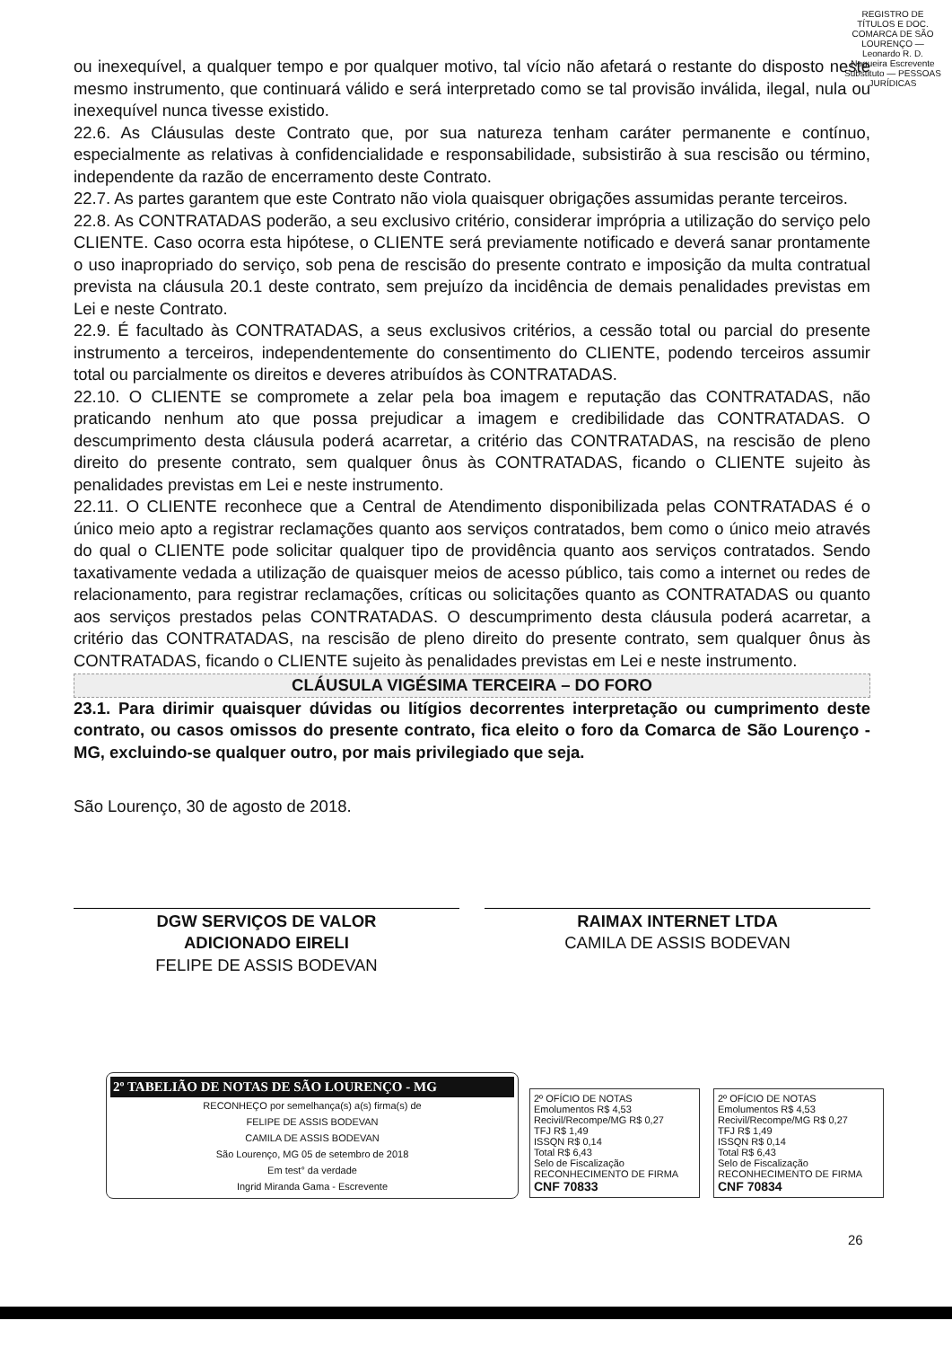REGISTRO DE TÍTULOS E DOC. COMARCA DE SÃO LOURENÇO — Leonardo R. D. Nogueira Escrevente Substituto — PESSOAS JURÍDICAS
ou inexequível, a qualquer tempo e por qualquer motivo, tal vício não afetará o restante do disposto neste mesmo instrumento, que continuará válido e será interpretado como se tal provisão inválida, ilegal, nula ou inexequível nunca tivesse existido.
22.6. As Cláusulas deste Contrato que, por sua natureza tenham caráter permanente e contínuo, especialmente as relativas à confidencialidade e responsabilidade, subsistirão à sua rescisão ou término, independente da razão de encerramento deste Contrato.
22.7. As partes garantem que este Contrato não viola quaisquer obrigações assumidas perante terceiros.
22.8. As CONTRATADAS poderão, a seu exclusivo critério, considerar imprópria a utilização do serviço pelo CLIENTE. Caso ocorra esta hipótese, o CLIENTE será previamente notificado e deverá sanar prontamente o uso inapropriado do serviço, sob pena de rescisão do presente contrato e imposição da multa contratual prevista na cláusula 20.1 deste contrato, sem prejuízo da incidência de demais penalidades previstas em Lei e neste Contrato.
22.9. É facultado às CONTRATADAS, a seus exclusivos critérios, a cessão total ou parcial do presente instrumento a terceiros, independentemente do consentimento do CLIENTE, podendo terceiros assumir total ou parcialmente os direitos e deveres atribuídos às CONTRATADAS.
22.10. O CLIENTE se compromete a zelar pela boa imagem e reputação das CONTRATADAS, não praticando nenhum ato que possa prejudicar a imagem e credibilidade das CONTRATADAS. O descumprimento desta cláusula poderá acarretar, a critério das CONTRATADAS, na rescisão de pleno direito do presente contrato, sem qualquer ônus às CONTRATADAS, ficando o CLIENTE sujeito às penalidades previstas em Lei e neste instrumento.
22.11. O CLIENTE reconhece que a Central de Atendimento disponibilizada pelas CONTRATADAS é o único meio apto a registrar reclamações quanto aos serviços contratados, bem como o único meio através do qual o CLIENTE pode solicitar qualquer tipo de providência quanto aos serviços contratados. Sendo taxativamente vedada a utilização de quaisquer meios de acesso público, tais como a internet ou redes de relacionamento, para registrar reclamações, críticas ou solicitações quanto as CONTRATADAS ou quanto aos serviços prestados pelas CONTRATADAS. O descumprimento desta cláusula poderá acarretar, a critério das CONTRATADAS, na rescisão de pleno direito do presente contrato, sem qualquer ônus às CONTRATADAS, ficando o CLIENTE sujeito às penalidades previstas em Lei e neste instrumento.
CLÁUSULA VIGÉSIMA TERCEIRA – DO FORO
23.1. Para dirimir quaisquer dúvidas ou litígios decorrentes interpretação ou cumprimento deste contrato, ou casos omissos do presente contrato, fica eleito o foro da Comarca de São Lourenço - MG, excluindo-se qualquer outro, por mais privilegiado que seja.
São Lourenço, 30 de agosto de 2018.
DGW SERVIÇOS DE VALOR
ADICIONADO EIRELI
FELIPE DE ASSIS BODEVAN
RAIMAX INTERNET LTDA
CAMILA DE ASSIS BODEVAN
2º TABELIÃO DE NOTAS DE SÃO LOURENÇO - MG
RECONHEÇO por semelhança(s) a(s) firma(s) de
FELIPE DE ASSIS BODEVAN
CAMILA DE ASSIS BODEVAN
São Lourenço, MG 05 de setembro de 2018
Em test° da verdade
Ingrid Miranda Gama - Escrevente
2º OFÍCIO DE NOTAS
Emolumentos R$ 4,53
Recivil/Recompe/MG R$ 0,27
TFJ R$ 1,49
ISSQN R$ 0,14
Total R$ 6,43
Selo de Fiscalização
RECONHECIMENTO DE FIRMA
CNF 70833
2º OFÍCIO DE NOTAS
Emolumentos R$ 4,53
Recivil/Recompe/MG R$ 0,27
TFJ R$ 1,49
ISSQN R$ 0,14
Total R$ 6,43
Selo de Fiscalização
RECONHECIMENTO DE FIRMA
CNF 70834
26